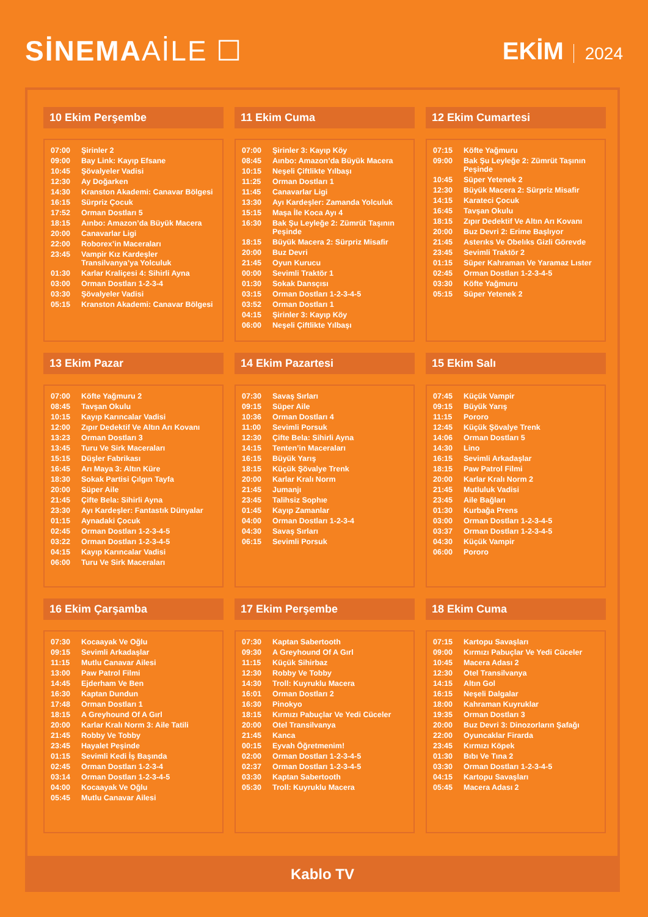SİNEMAAİLE ☐
EKİM 2024
10 Ekim Perşembe
| 07:00 | Şirinler 2 |
| 09:00 | Bay Link: Kayıp Efsane |
| 10:45 | Şövalyeler Vadisi |
| 12:30 | Ay Doğarken |
| 14:30 | Kranston Akademi: Canavar Bölgesi |
| 16:15 | Sürpriz Çocuk |
| 17:52 | Orman Dostları 5 |
| 18:15 | Aınbo: Amazon’da Büyük Macera |
| 20:00 | Canavarlar Ligi |
| 22:00 | Roborex’in Maceraları |
| 23:45 | Vampir Kız Kardeşler Transilvanya’ya Yolculuk |
| 01:30 | Karlar Kraliçesi 4: Sihirli Ayna |
| 03:00 | Orman Dostları 1-2-3-4 |
| 03:30 | Şövalyeler Vadisi |
| 05:15 | Kranston Akademi: Canavar Bölgesi |
11 Ekim Cuma
| 07:00 | Şirinler 3: Kayıp Köy |
| 08:45 | Aınbo: Amazon’da Büyük Macera |
| 10:15 | Neşeli Çiftlikte Yılbaşı |
| 11:25 | Orman Dostları 1 |
| 11:45 | Canavarlar Ligi |
| 13:30 | Ayı Kardeşler: Zamanda Yolculuk |
| 15:15 | Maşa İle Koca Ayı 4 |
| 16:30 | Bak Şu Leyleğe 2: Zümrüt Taşının Peşinde |
| 18:15 | Büyük Macera 2: Sürpriz Misafir |
| 20:00 | Buz Devri |
| 21:45 | Oyun Kurucu |
| 00:00 | Sevimli Traktör 1 |
| 01:30 | Sokak Dansçısı |
| 03:15 | Orman Dostları 1-2-3-4-5 |
| 03:52 | Orman Dostları 1 |
| 04:15 | Şirinler 3: Kayıp Köy |
| 06:00 | Neşeli Çiftlikte Yılbaşı |
12 Ekim Cumartesi
| 07:15 | Köfte Yağmuru |
| 09:00 | Bak Şu Leyleğe 2: Zümrüt Taşının Peşinde |
| 10:45 | Süper Yetenek 2 |
| 12:30 | Büyük Macera 2: Sürpriz Misafir |
| 14:15 | Karateci Çocuk |
| 16:45 | Tavşan Okulu |
| 18:15 | Zıpır Dedektif Ve Altın Arı Kovanı |
| 20:00 | Buz Devri 2: Erime Başlıyor |
| 21:45 | Asterıks Ve Obelıks Gizli Görevde |
| 23:45 | Sevimli Traktör 2 |
| 01:15 | Süper Kahraman Ve Yaramaz Lıster |
| 02:45 | Orman Dostları 1-2-3-4-5 |
| 03:30 | Köfte Yağmuru |
| 05:15 | Süper Yetenek 2 |
13 Ekim Pazar
| 07:00 | Köfte Yağmuru 2 |
| 08:45 | Tavşan Okulu |
| 10:15 | Kayıp Karıncalar Vadisi |
| 12:00 | Zıpır Dedektif Ve Altın Arı Kovanı |
| 13:23 | Orman Dostları 3 |
| 13:45 | Turu Ve Sirk Maceraları |
| 15:15 | Düşler Fabrikası |
| 16:45 | Arı Maya 3: Altın Küre |
| 18:30 | Sokak Partisi Çılgın Tayfa |
| 20:00 | Süper Aile |
| 21:45 | Çifte Bela: Sihirli Ayna |
| 23:30 | Ayı Kardeşler: Fantastık Dünyalar |
| 01:15 | Aynadaki Çocuk |
| 02:45 | Orman Dostları 1-2-3-4-5 |
| 03:22 | Orman Dostları 1-2-3-4-5 |
| 04:15 | Kayıp Karıncalar Vadisi |
| 06:00 | Turu Ve Sirk Maceraları |
14 Ekim Pazartesi
| 07:30 | Savaş Sırları |
| 09:15 | Süper Aile |
| 10:36 | Orman Dostları 4 |
| 11:00 | Sevimli Porsuk |
| 12:30 | Çifte Bela: Sihirli Ayna |
| 14:15 | Tenten’in Maceraları |
| 16:15 | Büyük Yarış |
| 18:15 | Küçük Şövalye Trenk |
| 20:00 | Karlar Kralı Norm |
| 21:45 | Jumanjı |
| 23:45 | Talihsiz Sophıe |
| 01:45 | Kayıp Zamanlar |
| 04:00 | Orman Dostları 1-2-3-4 |
| 04:30 | Savaş Sırları |
| 06:15 | Sevimli Porsuk |
15 Ekim Salı
| 07:45 | Küçük Vampir |
| 09:15 | Büyük Yarış |
| 11:15 | Pororo |
| 12:45 | Küçük Şövalye Trenk |
| 14:06 | Orman Dostları 5 |
| 14:30 | Lino |
| 16:15 | Sevimli Arkadaşlar |
| 18:15 | Paw Patrol Filmi |
| 20:00 | Karlar Kralı Norm 2 |
| 21:45 | Mutluluk Vadisi |
| 23:45 | Aile Bağları |
| 01:30 | Kurbağa Prens |
| 03:00 | Orman Dostları 1-2-3-4-5 |
| 03:37 | Orman Dostları 1-2-3-4-5 |
| 04:30 | Küçük Vampir |
| 06:00 | Pororo |
16 Ekim Çarşamba
| 07:30 | Kocaayak Ve Oğlu |
| 09:15 | Sevimli Arkadaşlar |
| 11:15 | Mutlu Canavar Ailesi |
| 13:00 | Paw Patrol Filmi |
| 14:45 | Ejderham Ve Ben |
| 16:30 | Kaptan Dundun |
| 17:48 | Orman Dostları 1 |
| 18:15 | A Greyhound Of A Gırl |
| 20:00 | Karlar Kralı Norm 3: Aile Tatili |
| 21:45 | Robby Ve Tobby |
| 23:45 | Hayalet Peşinde |
| 01:15 | Sevimli Kedi İş Başında |
| 02:45 | Orman Dostları 1-2-3-4 |
| 03:14 | Orman Dostları 1-2-3-4-5 |
| 04:00 | Kocaayak Ve Oğlu |
| 05:45 | Mutlu Canavar Ailesi |
17 Ekim Perşembe
| 07:30 | Kaptan Sabertooth |
| 09:30 | A Greyhound Of A Gırl |
| 11:15 | Küçük Sihirbaz |
| 12:30 | Robby Ve Tobby |
| 14:30 | Troll: Kuyruklu Macera |
| 16:01 | Orman Dostları 2 |
| 16:30 | Pinokyo |
| 18:15 | Kırmızı Pabuçlar Ve Yedi Cüceler |
| 20:00 | Otel Transilvanya |
| 21:45 | Kanca |
| 00:15 | Eyvah Öğretmenim! |
| 02:00 | Orman Dostları 1-2-3-4-5 |
| 02:37 | Orman Dostları 1-2-3-4-5 |
| 03:30 | Kaptan Sabertooth |
| 05:30 | Troll: Kuyruklu Macera |
18 Ekim Cuma
| 07:15 | Kartopu Savaşları |
| 09:00 | Kırmızı Pabuçlar Ve Yedi Cüceler |
| 10:45 | Macera Adası 2 |
| 12:30 | Otel Transilvanya |
| 14:15 | Altın Gol |
| 16:15 | Neşeli Dalgalar |
| 18:00 | Kahraman Kuyruklar |
| 19:35 | Orman Dostları 3 |
| 20:00 | Buz Devri 3: Dinozorların Şafağı |
| 22:00 | Oyuncaklar Firarda |
| 23:45 | Kırmızı Köpek |
| 01:30 | Bıbı Ve Tına 2 |
| 03:30 | Orman Dostları 1-2-3-4-5 |
| 04:15 | Kartopu Savaşları |
| 05:45 | Macera Adası 2 |
Kablo TV